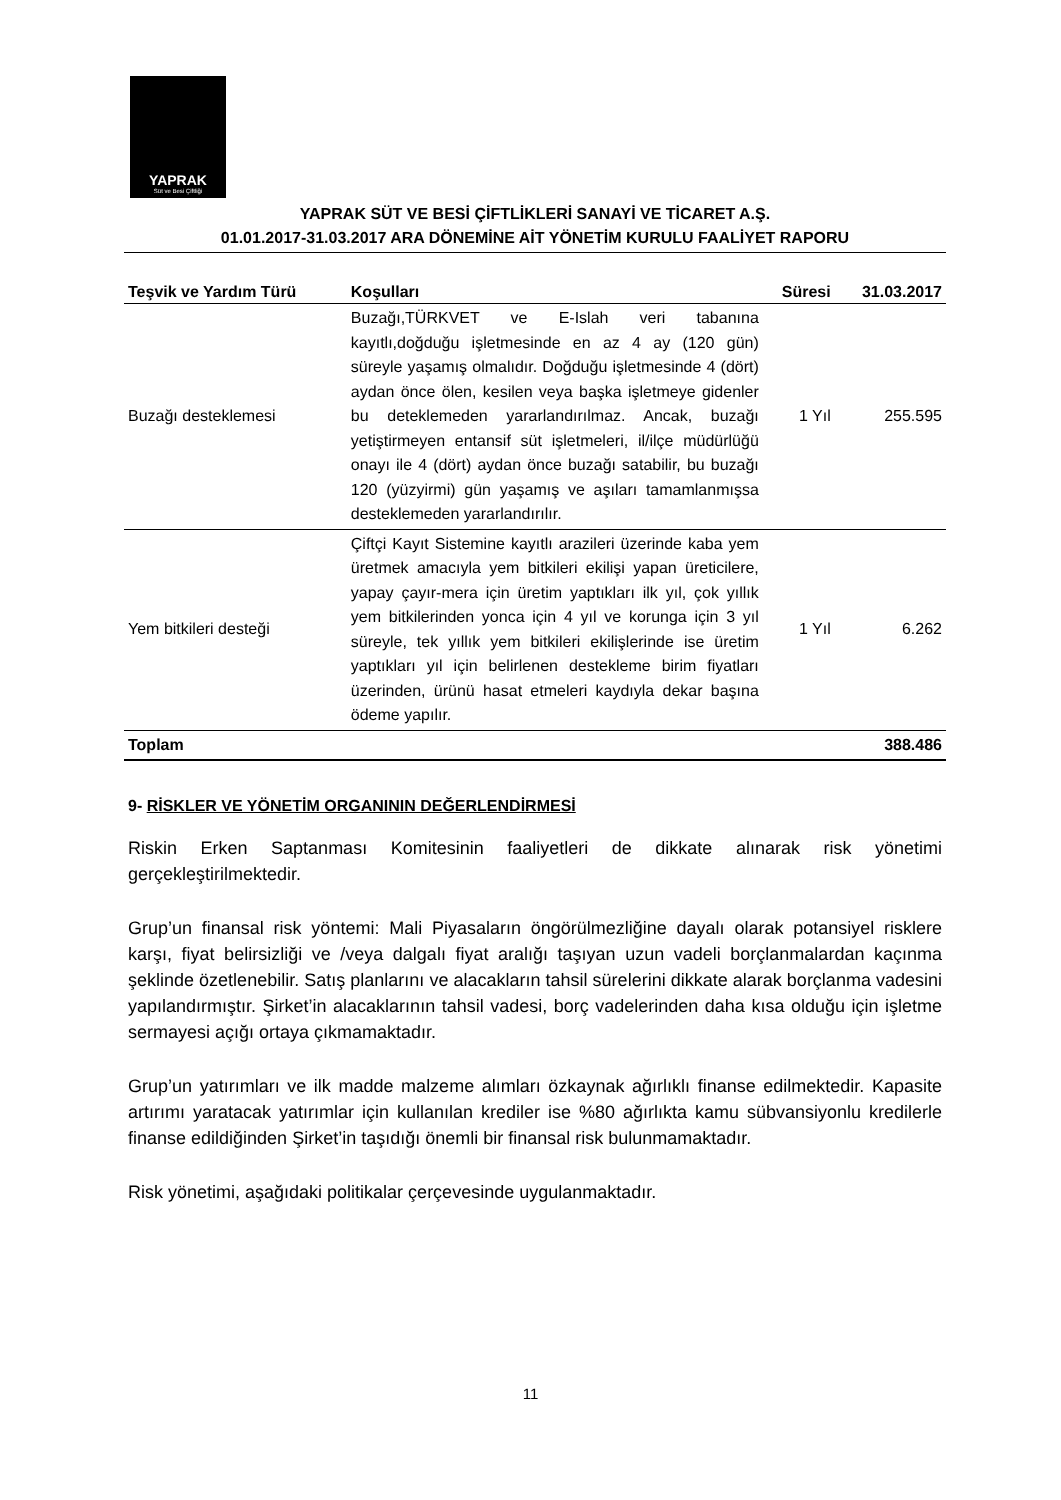YAPRAK
Süt ve Besi Çiftliği
YAPRAK SÜT VE BESİ ÇİFTLİKLERİ SANAYİ VE TİCARET A.Ş.
01.01.2017-31.03.2017 ARA DÖNEMİNE AİT YÖNETİM KURULU FAALİYET RAPORU
| Teşvik ve Yardım Türü | Koşulları | Süresi | 31.03.2017 |
| --- | --- | --- | --- |
| Buzağı desteklemesi | Buzağı,TÜRKVET ve E-Islah veri tabanına kayıtlı,doğduğu işletmesinde en az 4 ay (120 gün) süreyle yaşamış olmalıdır. Doğduğu işletmesinde 4 (dört) aydan önce ölen, kesilen veya başka işletmeye gidenler bu deteklemeden yararlandırılmaz. Ancak, buzağı yetiştirmeyen entansif süt işletmeleri, il/ilçe müdürlüğü onayı ile 4 (dört) aydan önce buzağı satabilir, bu buzağı 120 (yüzyirmi) gün yaşamış ve aşıları tamamlanmışsa desteklemeden yararlandırılır. | 1 Yıl | 255.595 |
| Yem bitkileri desteği | Çiftçi Kayıt Sistemine kayıtlı arazileri üzerinde kaba yem üretmek amacıyla yem bitkileri ekilişi yapan üreticilere, yapay çayır-mera için üretim yaptıkları ilk yıl, çok yıllık yem bitkilerinden yonca için 4 yıl ve korunga için 3 yıl süreyle, tek yıllık yem bitkileri ekilişlerinde ise üretim yaptıkları yıl için belirlenen destekleme birim fiyatları üzerinden, ürünü hasat etmeleri kaydıyla dekar başına ödeme yapılır. | 1 Yıl | 6.262 |
| Toplam | | | 388.486 |
9- RİSKLER VE YÖNETİM ORGANININ DEĞERLENDİRMESİ
Riskin Erken Saptanması Komitesinin faaliyetleri de dikkate alınarak risk yönetimi gerçekleştirilmektedir.
Grup’un finansal risk yöntemi: Mali Piyasaların öngörülmezliğine dayalı olarak potansiyel risklere karşı, fiyat belirsizliği ve /veya dalgalı fiyat aralığı taşıyan uzun vadeli borçlanmalardan kaçınma şeklinde özetlenebilir. Satış planlarını ve alacakların tahsil sürelerini dikkate alarak borçlanma vadesini yapılandırmıştır. Şirket’in alacaklarının tahsil vadesi, borç vadelerinden daha kısa olduğu için işletme sermayesi açığı ortaya çıkmamaktadır.
Grup’un yatırımları ve ilk madde malzeme alımları özkaynak ağırlıklı finanse edilmektedir. Kapasite artırımı yaratacak yatırımlar için kullanılan krediler ise %80 ağırlıkta kamu sübvansiyonlu kredilerle finanse edildiğinden Şirket’in taşıdığı önemli bir finansal risk bulunmamaktadır.
Risk yönetimi, aşağıdaki politikalar çerçevesinde uygulanmaktadır.
11